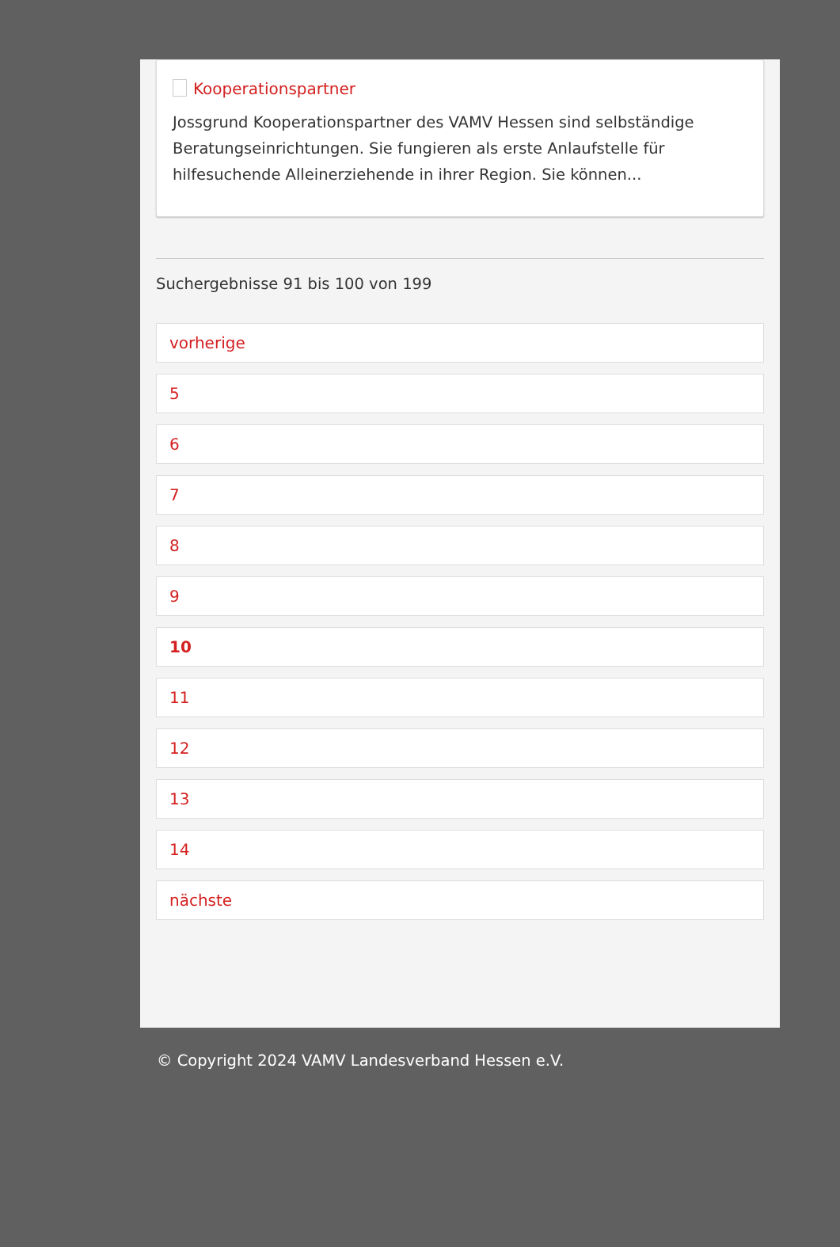Kooperationspartner
Jossgrund Kooperationspartner des VAMV Hessen sind selbständige Beratungseinrichtungen. Sie fungieren als erste Anlaufstelle für hilfesuchende Alleinerziehende in ihrer Region. Sie können...
Suchergebnisse 91 bis 100 von 199
vorherige
5
6
7
8
9
10
11
12
13
14
nächste
© Copyright 2024 VAMV Landesverband Hessen e.V.